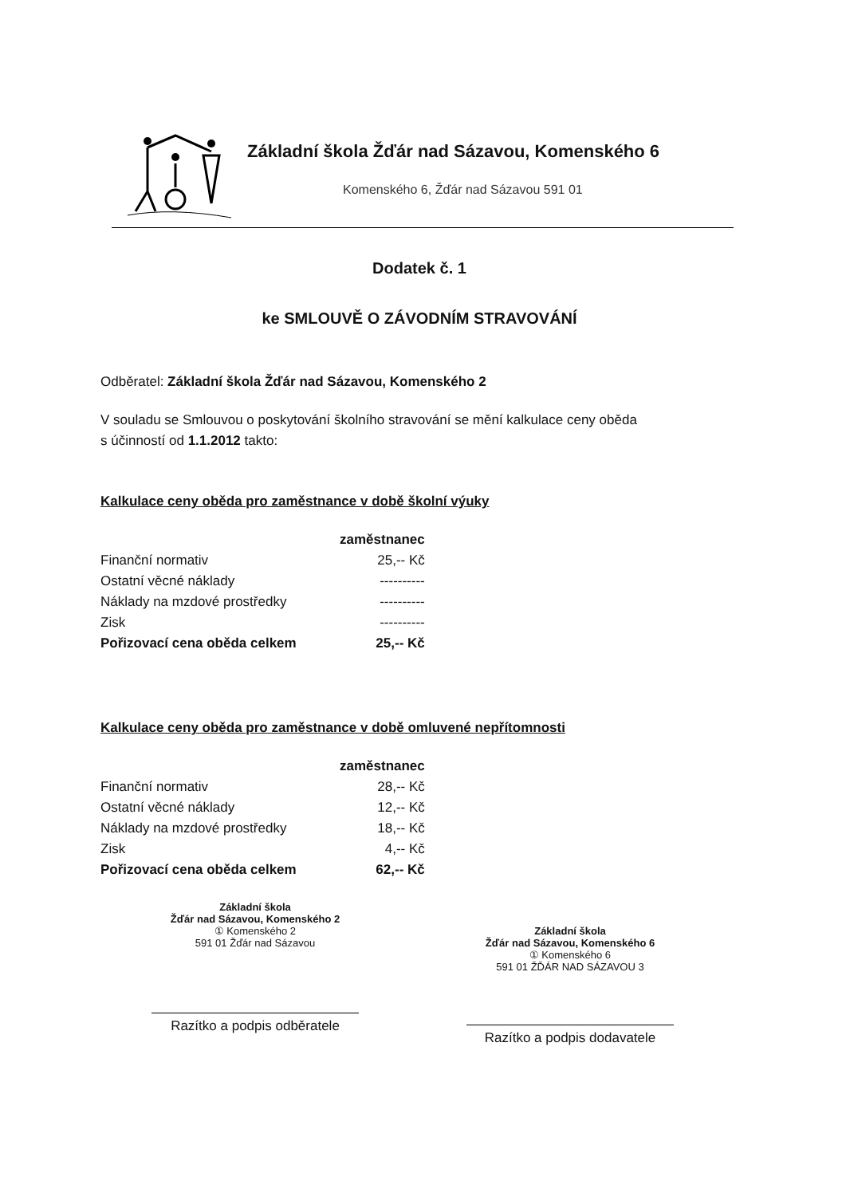Základní škola Žďár nad Sázavou, Komenského 6
Komenského 6, Žďár nad Sázavou 591 01
Dodatek č. 1
ke SMLOUVĚ O ZÁVODNÍM STRAVOVÁNÍ
Odběratel: Základní škola Žďár nad Sázavou, Komenského 2
V souladu se Smlouvou o poskytování školního stravování se mění kalkulace ceny oběda
s účinností od 1.1.2012 takto:
Kalkulace ceny oběda pro zaměstnance v době školní výuky
| | zaměstnanec |
| --- | --- |
| Finanční normativ | 25,-- Kč |
| Ostatní věcné náklady | ---------- |
| Náklady na mzdové prostředky | ---------- |
| Zisk | ---------- |
| Pořizovací cena oběda celkem | 25,-- Kč |
Kalkulace ceny oběda pro zaměstnance v době omluvené nepřítomnosti
| | zaměstnanec |
| --- | --- |
| Finanční normativ | 28,-- Kč |
| Ostatní věcné náklady | 12,-- Kč |
| Náklady na mzdové prostředky | 18,-- Kč |
| Zisk | 4,-- Kč |
| Pořizovací cena oběda celkem | 62,-- Kč |
Základní škola
Žďár nad Sázavou, Komenského 2
① Komenského 2
591 01 Žďár nad Sázavou
Razítko a podpis odběratele
Základní škola
Žďár nad Sázavou, Komenského 6
① Komenského 6
591 01 ŽĎÁR NAD SÁZAVOU 3
Razítko a podpis dodavatele